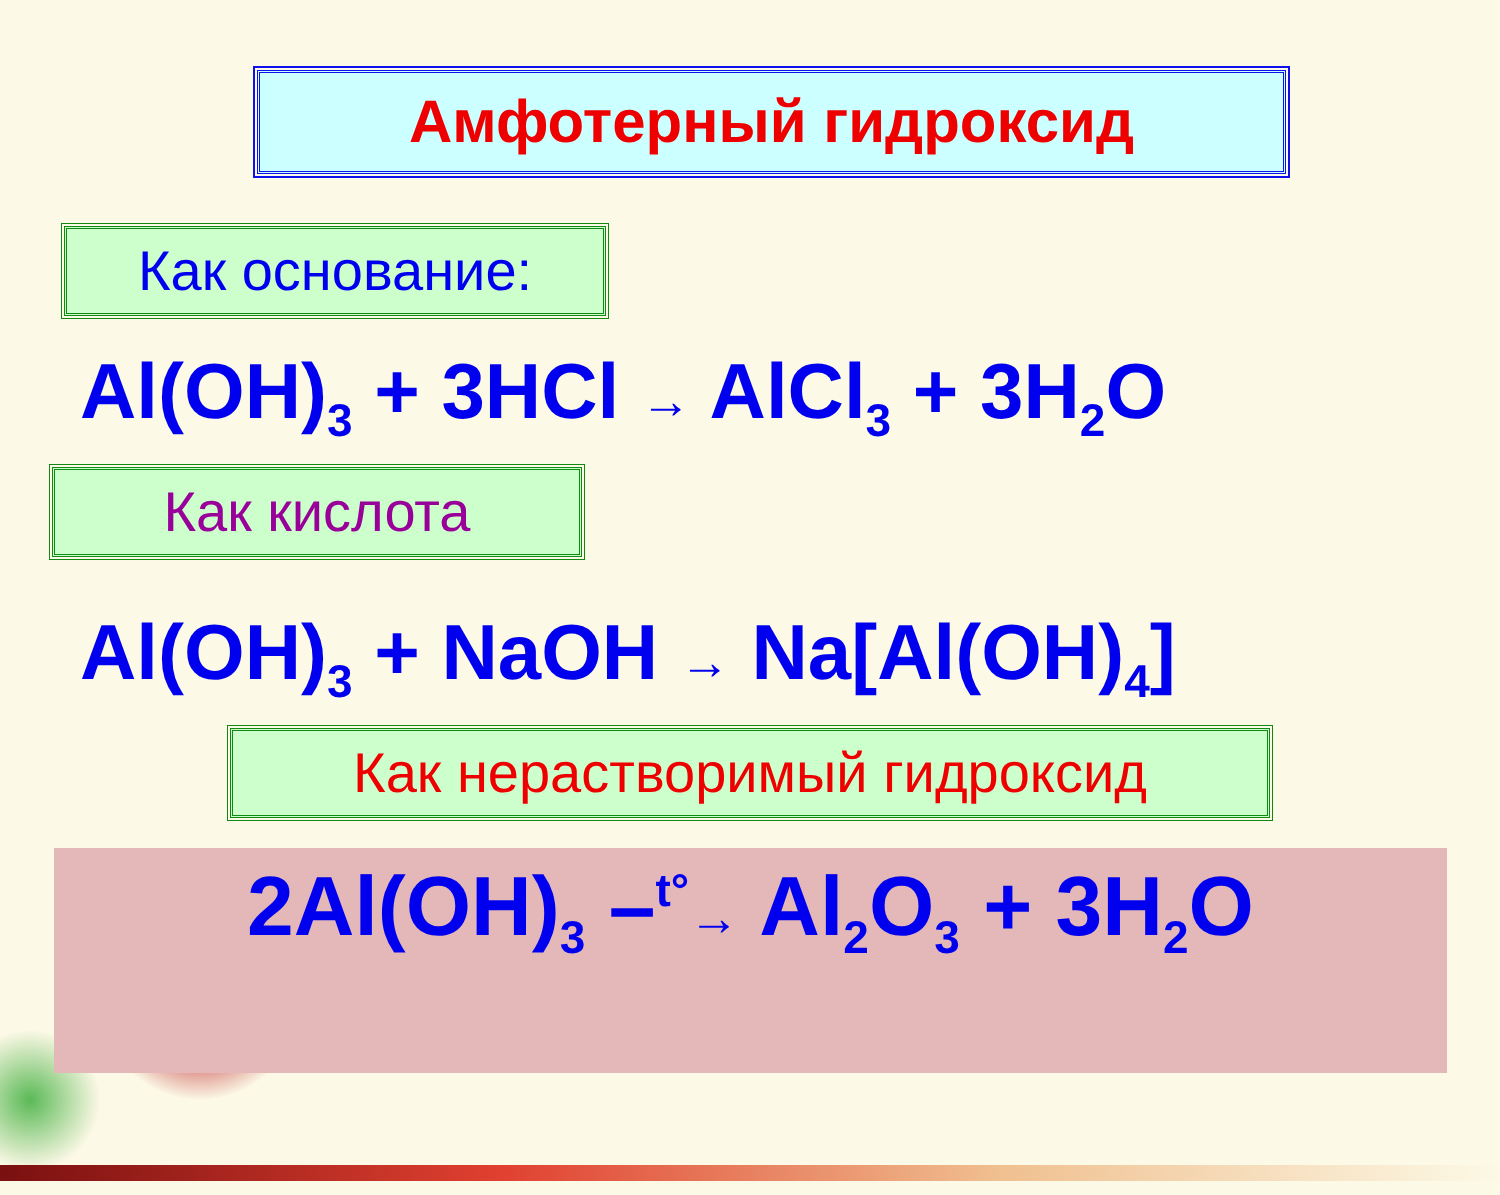Амфотерный гидроксид
Как основание:
Al(OH)<sub>3</sub> + 3HCl → AlCl<sub>3</sub> + 3H<sub>2</sub>O
Как кислота
Al(OH)<sub>3</sub> + NaOH → Na[Al(OH)<sub>4</sub>]
Как нерастворимый гидроксид
2Al(OH)<sub>3</sub> –<sup>t°</sup>→ Al<sub>2</sub>O<sub>3</sub> + 3H<sub>2</sub>O